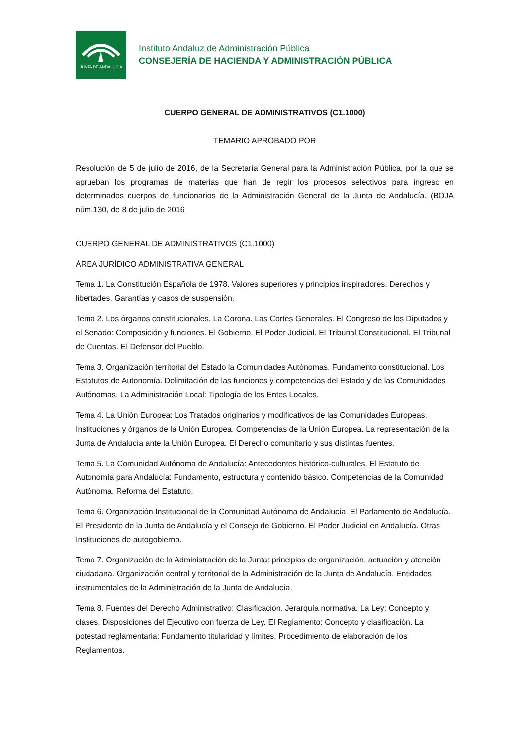JUNTA DE ANDALUCIA
Instituto Andaluz de Administración Pública
CONSEJERÍA DE HACIENDA Y ADMINISTRACIÓN PÚBLICA
CUERPO GENERAL DE ADMINISTRATIVOS (C1.1000)
TEMARIO APROBADO POR
Resolución de 5 de julio de 2016, de la Secretaría General para la Administración Pública, por la que se aprueban los programas de materias que han de regir los procesos selectivos para ingreso en determinados cuerpos de funcionarios de la Administración General de la Junta de Andalucía. (BOJA núm.130, de 8 de julio de 2016
CUERPO GENERAL DE ADMINISTRATIVOS (C1.1000)
ÁREA JURÍDICO ADMINISTRATIVA GENERAL
Tema 1. La Constitución Española de 1978. Valores superiores y principios inspiradores. Derechos y libertades. Garantías y casos de suspensión.
Tema 2. Los órganos constitucionales. La Corona. Las Cortes Generales. El Congreso de los Diputados y el Senado: Composición y funciones. El Gobierno. El Poder Judicial. El Tribunal Constitucional. El Tribunal de Cuentas. El Defensor del Pueblo.
Tema 3. Organización territorial del Estado la Comunidades Autónomas. Fundamento constitucional. Los Estatutos de Autonomía. Delimitación de las funciones y competencias del Estado y de las Comunidades Autónomas. La Administración Local: Tipología de los Entes Locales.
Tema 4. La Unión Europea: Los Tratados originarios y modificativos de las Comunidades Europeas. Instituciones y órganos de la Unión Europea. Competencias de la Unión Europea. La representación de la Junta de Andalucía ante la Unión Europea. El Derecho comunitario y sus distintas fuentes.
Tema 5. La Comunidad Autónoma de Andalucía: Antecedentes histórico-culturales. El Estatuto de Autonomía para Andalucía: Fundamento, estructura y contenido básico. Competencias de la Comunidad Autónoma. Reforma del Estatuto.
Tema 6. Organización Institucional de la Comunidad Autónoma de Andalucía. El Parlamento de Andalucía. El Presidente de la Junta de Andalucía y el Consejo de Gobierno. El Poder Judicial en Andalucía. Otras Instituciones de autogobierno.
Tema 7. Organización de la Administración de la Junta: principios de organización, actuación y atención ciudadana. Organización central y territorial de la Administración de la Junta de Andalucía. Entidades instrumentales de la Administración de la Junta de Andalucía.
Tema 8. Fuentes del Derecho Administrativo: Clasificación. Jerarquía normativa. La Ley: Concepto y clases. Disposiciones del Ejecutivo con fuerza de Ley. El Reglamento: Concepto y clasificación. La potestad reglamentaria: Fundamento titularidad y límites. Procedimiento de elaboración de los Reglamentos.